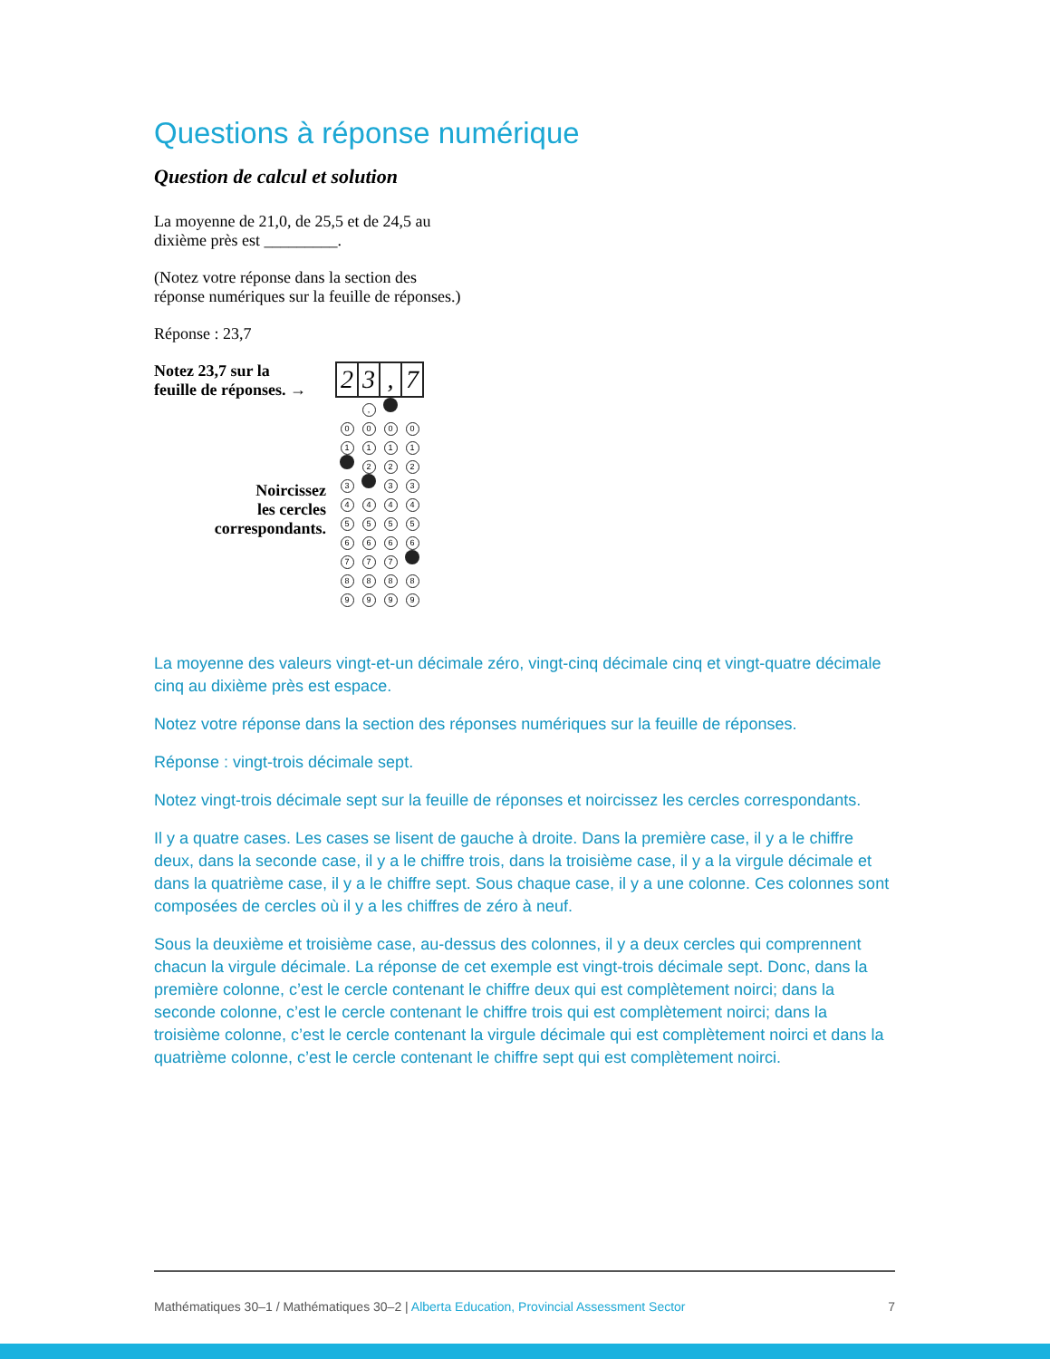Questions à réponse numérique
Question de calcul et solution
La moyenne de 21,0, de 25,5 et de 24,5 au
dixième près est _________.
(Notez votre réponse dans la section des
réponse numériques sur la feuille de réponses.)
Réponse : 23,7
Notez 23,7 sur la
feuille de réponses. →
Noircissez
les cercles
correspondants.
| 2 | 3 | , | 7 |
| | , | | |
| 0 | 0 | 0 | 0 |
| 1 | 1 | 1 | 1 |
| | 2 | 2 | 2 |
| 3 | | 3 | 3 |
| 4 | 4 | 4 | 4 |
| 5 | 5 | 5 | 5 |
| 6 | 6 | 6 | 6 |
| 7 | 7 | 7 | |
| 8 | 8 | 8 | 8 |
| 9 | 9 | 9 | 9 |
La moyenne des valeurs vingt-et-un décimale zéro, vingt-cinq décimale cinq et vingt-quatre décimale cinq au dixième près est espace.
Notez votre réponse dans la section des réponses numériques sur la feuille de réponses.
Réponse : vingt-trois décimale sept.
Notez vingt-trois décimale sept sur la feuille de réponses et noircissez les cercles correspondants.
Il y a quatre cases. Les cases se lisent de gauche à droite. Dans la première case, il y a le chiffre deux, dans la seconde case, il y a le chiffre trois, dans la troisième case, il y a la virgule décimale et dans la quatrième case, il y a le chiffre sept. Sous chaque case, il y a une colonne. Ces colonnes sont composées de cercles où il y a les chiffres de zéro à neuf.
Sous la deuxième et troisième case, au-dessus des colonnes, il y a deux cercles qui comprennent chacun la virgule décimale. La réponse de cet exemple est vingt-trois décimale sept. Donc, dans la première colonne, c’est le cercle contenant le chiffre deux qui est complètement noirci; dans la seconde colonne, c’est le cercle contenant le chiffre trois qui est complètement noirci; dans la troisième colonne, c’est le cercle contenant la virgule décimale qui est complètement noirci et dans la quatrième colonne, c’est le cercle contenant le chiffre sept qui est complètement noirci.
Mathématiques 30–1 / Mathématiques 30–2 | Alberta Education, Provincial Assessment Sector 7